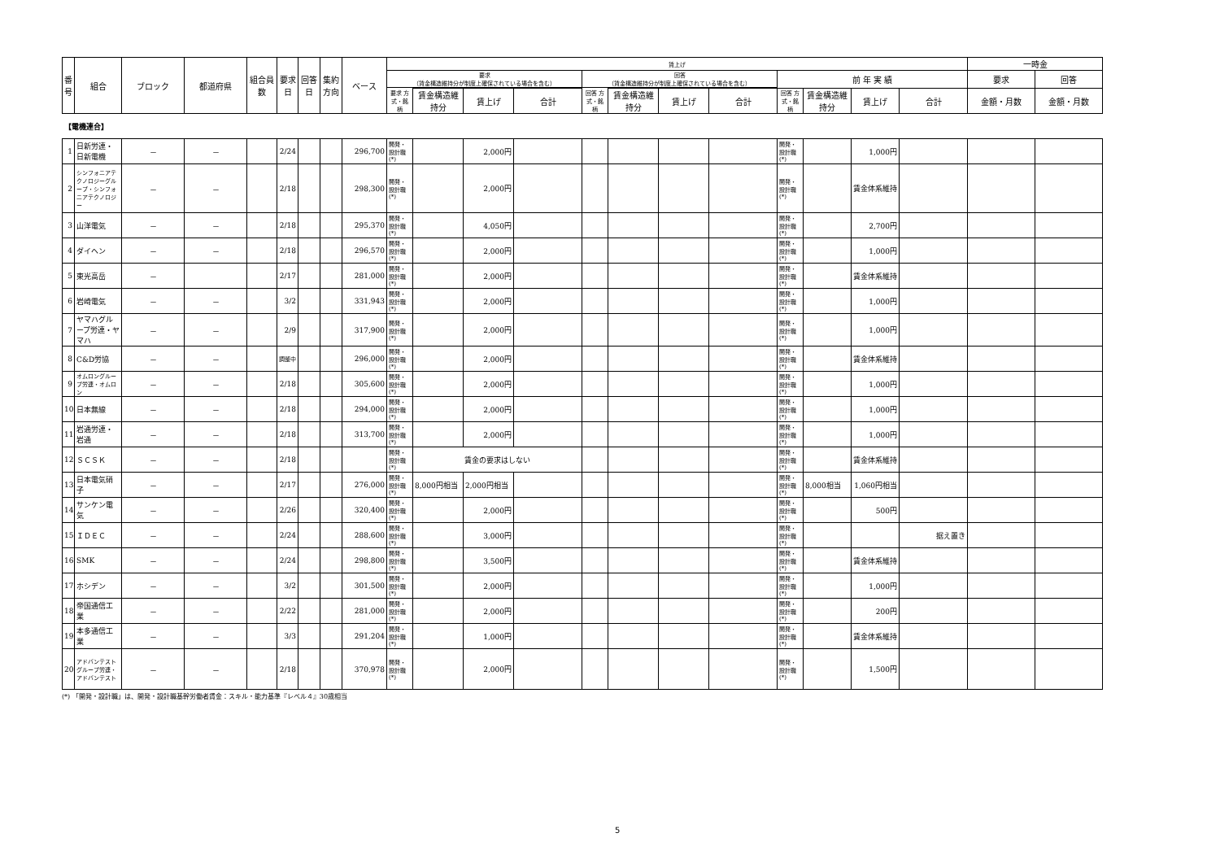| 番号 | 組合 | ブロック | 都道府県 | 組合員数 | 要求日 | 回答日 | 集約方向 | ベース | 賃上げ | | | | | | | | | | | | 一時金 | |
| --- | --- | --- | --- | --- | --- | --- | --- | --- | --- | --- | --- | --- | --- | --- | --- | --- | --- | --- | --- | --- | --- | --- |
| | | | | | | | | | 要求 （賃金構造維持分が制度上確保されている場合を含む） | | | | 回答 （賃金構造維持分が制度上確保されている場合を含む） | | | | 前 年 実 績 | | | | 要求 | 回答 |
| | | | | | | | | | 要求 方式・銘柄 | | | | 回答 方式・銘柄 | | | | | | | | | |
| | | | | | | | | | | 賃金構造維持分 | 賃上げ | 合計 | | 賃金構造維持分 | 賃上げ | 合計 | 回答 方式・銘柄 | 賃金構造維持分 | 賃上げ | 合計 | 金額・月数 | 金額・月数 |
| 【電機連合】 | | | | | | | | | | | | | | | | | | | | | | |
| 1 | 日新労連・日新電機 | － | － | | 2/24 | | | 296,700 | 開発・設計職(*) | | 2,000円 | | | | | | 開発・設計職(*) | | 1,000円 | | | |
| 2 | シンフォニアテクノロジーグループ・シンフォニアテクノロジー | － | － | | 2/18 | | | 298,300 | 開発・設計職(*) | | 2,000円 | | | | | | 開発・設計職(*) | | 賃金体系維持 | | | |
| 3 | 山洋電気 | － | － | | 2/18 | | | 295,370 | 開発・設計職(*) | | 4,050円 | | | | | | 開発・設計職(*) | | 2,700円 | | | |
| 4 | ダイヘン | － | － | | 2/18 | | | 296,570 | 開発・設計職(*) | | 2,000円 | | | | | | 開発・設計職(*) | | 1,000円 | | | |
| 5 | 東光高岳 | － | | | 2/17 | | | 281,000 | 開発・設計職(*) | | 2,000円 | | | | | | 開発・設計職(*) | | 賃金体系維持 | | | |
| 6 | 岩崎電気 | － | － | | 3/2 | | | 331,943 | 開発・設計職(*) | | 2,000円 | | | | | | 開発・設計職(*) | | 1,000円 | | | |
| 7 | ヤマハグループ労連・ヤマハ | － | － | | 2/9 | | | 317,900 | 開発・設計職(*) | | 2,000円 | | | | | | 開発・設計職(*) | | 1,000円 | | | |
| 8 | C&D労協 | － | － | | 調整中 | | | 296,000 | 開発・設計職(*) | | 2,000円 | | | | | | 開発・設計職(*) | | 賃金体系維持 | | | |
| 9 | オムロングループ労連・オムロン | － | － | | 2/18 | | | 305,600 | 開発・設計職(*) | | 2,000円 | | | | | | 開発・設計職(*) | | 1,000円 | | | |
| 10 | 日本無線 | － | － | | 2/18 | | | 294,000 | 開発・設計職(*) | | 2,000円 | | | | | | 開発・設計職(*) | | 1,000円 | | | |
| 11 | 岩通労連・岩通 | － | － | | 2/18 | | | 313,700 | 開発・設計職(*) | | 2,000円 | | | | | | 開発・設計職(*) | | 1,000円 | | | |
| 12 | ＳＣＳＫ | － | － | | 2/18 | | | | 開発・設計職(*) | 賃金の要求はしない | | | | | | | 開発・設計職(*) | | 賃金体系維持 | | | |
| 13 | 日本電気硝子 | － | － | | 2/17 | | | 276,000 | 開発・設計職(*) | 8,000円相当 | 2,000円相当 | | | | | | 開発・設計職(*) | 8,000相当 | 1,060円相当 | | | |
| 14 | サンケン電気 | － | － | | 2/26 | | | 320,400 | 開発・設計職(*) | | 2,000円 | | | | | | 開発・設計職(*) | | 500円 | | | |
| 15 | ＩＤＥＣ | － | － | | 2/24 | | | 288,600 | 開発・設計職(*) | | 3,000円 | | | | | | 開発・設計職(*) | | | 据え置き | | |
| 16 | SMK | － | － | | 2/24 | | | 298,800 | 開発・設計職(*) | | 3,500円 | | | | | | 開発・設計職(*) | | 賃金体系維持 | | | |
| 17 | ホシデン | － | － | | 3/2 | | | 301,500 | 開発・設計職(*) | | 2,000円 | | | | | | 開発・設計職(*) | | 1,000円 | | | |
| 18 | 帝国通信工業 | － | － | | 2/22 | | | 281,000 | 開発・設計職(*) | | 2,000円 | | | | | | 開発・設計職(*) | | 200円 | | | |
| 19 | 本多通信工業 | － | － | | 3/3 | | | 291,204 | 開発・設計職(*) | | 1,000円 | | | | | | 開発・設計職(*) | | 賃金体系維持 | | | |
| 20 | アドバンテストグループ労連・アドバンテスト | － | － | | 2/18 | | | 370,978 | 開発・設計職(*) | | 2,000円 | | | | | | 開発・設計職(*) | | 1,500円 | | | |
(*) 「開発・設計職」は、開発・設計職基幹労働者賃金：スキル・能力基準『レベル４』30歳相当
5